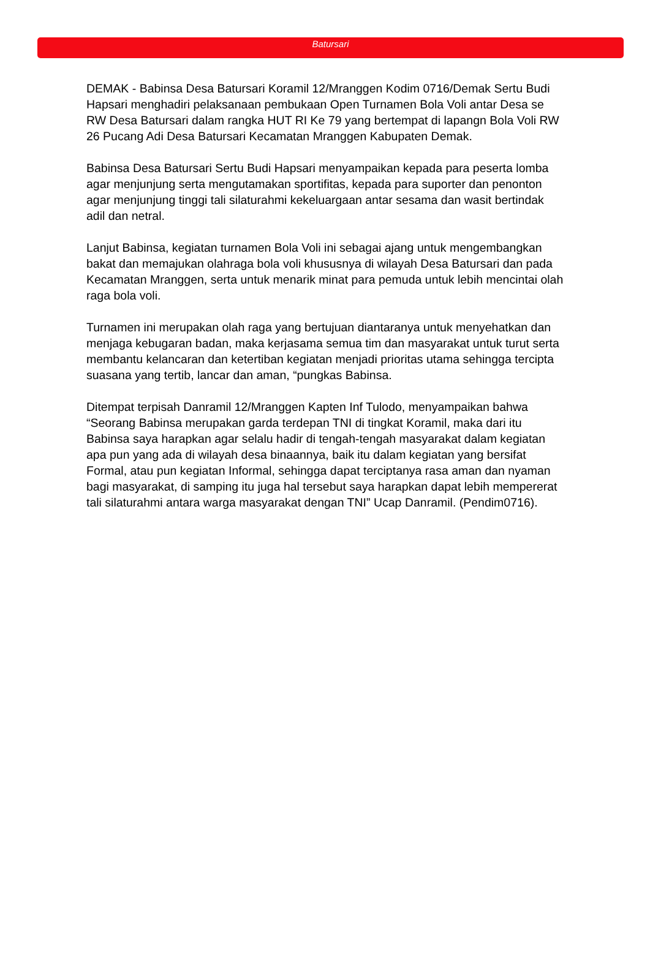Batursari
DEMAK - Babinsa Desa Batursari Koramil 12/Mranggen Kodim 0716/Demak Sertu Budi Hapsari menghadiri pelaksanaan pembukaan Open Turnamen Bola Voli antar Desa se RW Desa Batursari dalam rangka HUT RI Ke 79 yang bertempat di lapangn Bola Voli RW 26 Pucang Adi Desa Batursari Kecamatan Mranggen Kabupaten Demak.
Babinsa Desa Batursari Sertu Budi Hapsari menyampaikan kepada para peserta lomba agar menjunjung serta mengutamakan sportifitas, kepada para suporter dan penonton agar menjunjung tinggi tali silaturahmi kekeluargaan antar sesama dan wasit bertindak adil dan netral.
Lanjut Babinsa, kegiatan turnamen Bola Voli ini sebagai ajang untuk mengembangkan bakat dan memajukan olahraga bola voli khususnya di wilayah Desa Batursari dan pada Kecamatan Mranggen, serta untuk menarik minat para pemuda untuk lebih mencintai olah raga bola voli.
Turnamen ini merupakan olah raga yang bertujuan diantaranya untuk menyehatkan dan menjaga kebugaran badan, maka kerjasama semua tim dan masyarakat untuk turut serta membantu kelancaran dan ketertiban kegiatan menjadi prioritas utama sehingga tercipta suasana yang tertib, lancar dan aman, “pungkas Babinsa.
Ditempat terpisah Danramil 12/Mranggen Kapten Inf Tulodo, menyampaikan bahwa “Seorang Babinsa merupakan garda terdepan TNI di tingkat Koramil, maka dari itu Babinsa saya harapkan agar selalu hadir di tengah-tengah masyarakat dalam kegiatan apa pun yang ada di wilayah desa binaannya, baik itu dalam kegiatan yang bersifat Formal, atau pun kegiatan Informal, sehingga dapat terciptanya rasa aman dan nyaman bagi masyarakat, di samping itu juga hal tersebut saya harapkan dapat lebih mempererat tali silaturahmi antara warga masyarakat dengan TNI” Ucap Danramil. (Pendim0716).